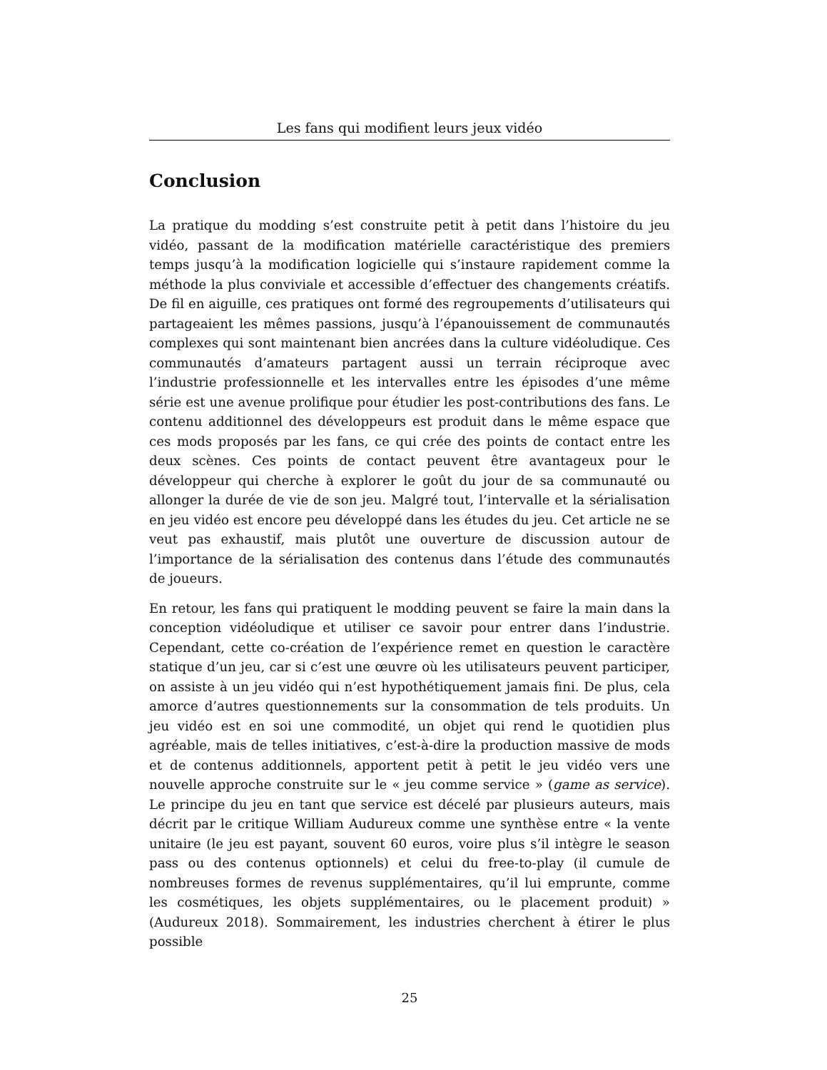Les fans qui modifient leurs jeux vidéo
Conclusion
La pratique du modding s’est construite petit à petit dans l’histoire du jeu vidéo, passant de la modification matérielle caractéristique des premiers temps jusqu’à la modification logicielle qui s’instaure rapidement comme la méthode la plus conviviale et accessible d’effectuer des changements créatifs. De fil en aiguille, ces pratiques ont formé des regroupements d’utilisateurs qui partageaient les mêmes passions, jusqu’à l’épanouissement de communautés complexes qui sont maintenant bien ancrées dans la culture vidéoludique. Ces communautés d’amateurs partagent aussi un terrain réciproque avec l’industrie professionnelle et les intervalles entre les épisodes d’une même série est une avenue prolifique pour étudier les post-contributions des fans. Le contenu additionnel des développeurs est produit dans le même espace que ces mods proposés par les fans, ce qui crée des points de contact entre les deux scènes. Ces points de contact peuvent être avantageux pour le développeur qui cherche à explorer le goût du jour de sa communauté ou allonger la durée de vie de son jeu. Malgré tout, l’intervalle et la sérialisation en jeu vidéo est encore peu développé dans les études du jeu. Cet article ne se veut pas exhaustif, mais plutôt une ouverture de discussion autour de l’importance de la sérialisation des contenus dans l’étude des communautés de joueurs.
En retour, les fans qui pratiquent le modding peuvent se faire la main dans la conception vidéoludique et utiliser ce savoir pour entrer dans l’industrie. Cependant, cette co-création de l’expérience remet en question le caractère statique d’un jeu, car si c’est une œuvre où les utilisateurs peuvent participer, on assiste à un jeu vidéo qui n’est hypothétiquement jamais fini. De plus, cela amorce d’autres questionnements sur la consommation de tels produits. Un jeu vidéo est en soi une commodité, un objet qui rend le quotidien plus agréable, mais de telles initiatives, c’est-à-dire la production massive de mods et de contenus additionnels, apportent petit à petit le jeu vidéo vers une nouvelle approche construite sur le « jeu comme service » (game as service). Le principe du jeu en tant que service est décelé par plusieurs auteurs, mais décrit par le critique William Audureux comme une synthèse entre « la vente unitaire (le jeu est payant, souvent 60 euros, voire plus s’il intègre le season pass ou des contenus optionnels) et celui du free-to-play (il cumule de nombreuses formes de revenus supplémentaires, qu’il lui emprunte, comme les cosmétiques, les objets supplémentaires, ou le placement produit) » (Audureux 2018). Sommairement, les industries cherchent à étirer le plus possible
25